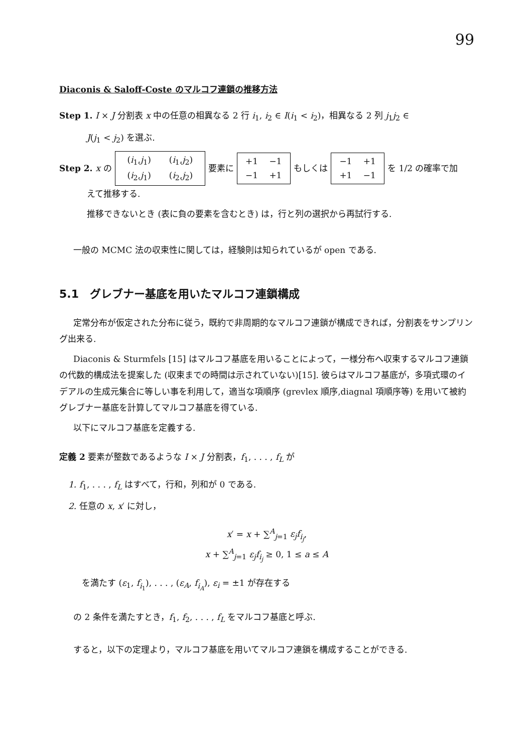99
Diaconis & Saloff-Coste のマルコフ連鎖の推移方法
Step 1. I × J 分割表 x 中の任意の相異なる 2 行 i<sub>1</sub>, i<sub>2</sub> ∈ I(i<sub>1</sub> < i<sub>2</sub>)，相異なる 2 列 j<sub>1</sub>j<sub>2</sub> ∈
J(j<sub>1</sub> < j<sub>2</sub>) を選ぶ.
Step 2. x の
(i<sub>1</sub>,j<sub>1</sub>) (i<sub>1</sub>,j<sub>2</sub>)
(i<sub>2</sub>,j<sub>1</sub>) (i<sub>2</sub>,j<sub>2</sub>)
要素に
+1 −1
−1 +1
もしくは
−1 +1
+1 −1
を 1/2 の確率で加
えて推移する.
推移できないとき (表に負の要素を含むとき) は，行と列の選択から再試行する.
一般の MCMC 法の収束性に関しては，経験則は知られているが open である.
5.1　グレブナー基底を用いたマルコフ連鎖構成
定常分布が仮定された分布に従う，既約で非周期的なマルコフ連鎖が構成できれば，分割表をサンプリング出来る.
Diaconis & Sturmfels [15] はマルコフ基底を用いることによって，一様分布へ収束するマルコフ連鎖の代数的構成法を提案した (収束までの時間は示されていない)[15]. 彼らはマルコフ基底が，多項式環のイデアルの生成元集合に等しい事を利用して，適当な項順序 (grevlex 順序,diagnal 項順序等) を用いて被約グレブナー基底を計算してマルコフ基底を得ている.
以下にマルコフ基底を定義する.
定義 2 要素が整数であるような I × J 分割表，f<sub>1</sub>, . . . , f<sub>L</sub> が
1. f<sub>1</sub>, . . . , f<sub>L</sub> はすべて，行和，列和が 0 である.
2. 任意の x, x′ に対し，
x′ = x + ∑<sup>A</sup><sub>j=1</sub> ε<sub>j</sub>f<sub>i<sub>j</sub></sub>,
x + ∑<sup>A</sup><sub>j=1</sub> ε<sub>j</sub>f<sub>i<sub>j</sub></sub> ≥ 0, 1 ≤ a ≤ A
を満たす (ε<sub>1</sub>, f<sub>i<sub>1</sub></sub>), . . . , (ε<sub>A</sub>, f<sub>i<sub>A</sub></sub>), ε<sub>i</sub> = ±1 が存在する
の 2 条件を満たすとき，f<sub>1</sub>, f<sub>2</sub>, . . . , f<sub>L</sub> をマルコフ基底と呼ぶ.
すると，以下の定理より，マルコフ基底を用いてマルコフ連鎖を構成することができる.